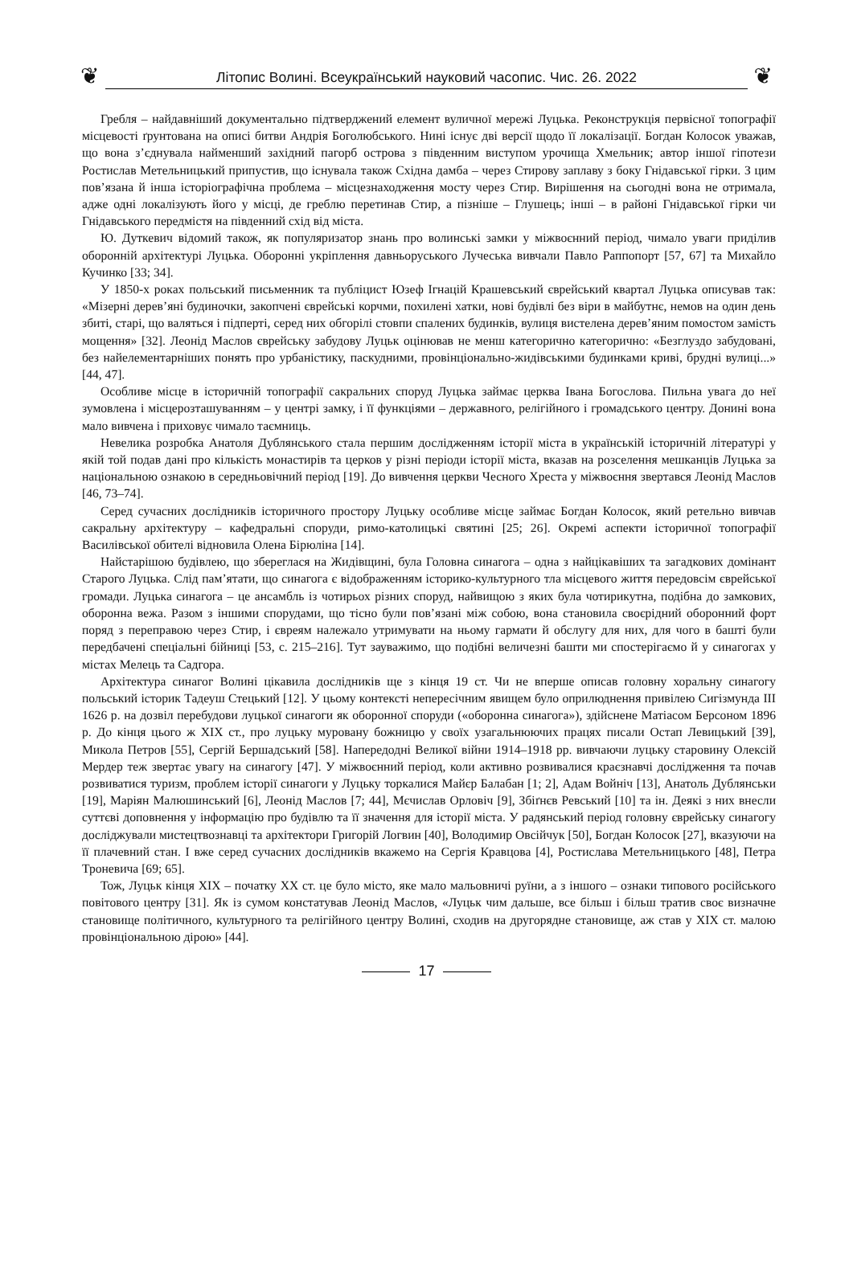❦
Літопис Волині. Всеукраїнський науковий часопис. Чис. 26. 2022
❦
Гребля – найдавніший документально підтверджений елемент вуличної мережі Луцька. Реконструкція первісної топографії місцевості ґрунтована на описі битви Андрія Боголюбського. Нині існує дві версії щодо її локалізації. Богдан Колосок уважав, що вона з’єднувала найменший західний пагорб острова з південним виступом урочища Хмельник; автор іншої гіпотези Ростислав Метельницький припустив, що існувала також Східна дамба – через Стирову заплаву з боку Гнідавської гірки. З цим пов’язана й інша історіографічна проблема – місцезнаходження мосту через Стир. Вирішення на сьогодні вона не отримала, адже одні локалізують його у місці, де греблю перетинав Стир, а пізніше – Глушець; інші – в районі Гнідавської гірки чи Гнідавського передмістя на південний схід від міста.
Ю. Дуткевич відомий також, як популяризатор знань про волинські замки у міжвоєнний період, чимало уваги приділив оборонній архітектурі Луцька. Оборонні укріплення давньоруського Лучеська вивчали Павло Раппопорт [57, 67] та Михайло Кучинко [33; 34].
У 1850-х роках польський письменник та публіцист Юзеф Ігнацій Крашевський єврейський квартал Луцька описував так: «Мізерні дерев’яні будиночки, закопчені єврейські корчми, похилені хатки, нові будівлі без віри в майбутнє, немов на один день збиті, старі, що валяться і підперті, серед них обгорілі стовпи спалених будинків, вулиця вистелена дерев’яним помостом замість мощення» [32]. Леонід Маслов єврейську забудову Луцьк оцінював не менш категорично категорично: «Безглуздо забудовані, без найелементарніших понять про урбаністику, паскудними, провінціонально-жидівськими будинками криві, брудні вулиці...» [44, 47].
Особливе місце в історичній топографії сакральних споруд Луцька займає церква Івана Богослова. Пильна увага до неї зумовлена і місцерозташуванням – у центрі замку, і її функціями – державного, релігійного і громадського центру. Донині вона мало вивчена і приховує чимало таємниць.
Невелика розробка Анатоля Дублянського стала першим дослідженням історії міста в українській історичній літературі у якій той подав дані про кількість монастирів та церков у різні періоди історії міста, вказав на розселення мешканців Луцька за національною ознакою в середньовічний період [19]. До вивчення церкви Чесного Хреста у міжвоєння звертався Леонід Маслов [46, 73–74].
Серед сучасних дослідників історичного простору Луцьку особливе місце займає Богдан Колосок, який ретельно вивчав сакральну архітектуру – кафедральні споруди, римо-католицькі святині [25; 26]. Окремі аспекти історичної топографії Василівської обителі відновила Олена Бірюліна [14].
Найстарішою будівлею, що збереглася на Жидівщині, була Головна синагога – одна з найцікавіших та загадкових домінант Старого Луцька. Слід пам’ятати, що синагога є відображенням історико-культурного тла місцевого життя передовсім єврейської громади. Луцька синагога – це ансамбль із чотирьох різних споруд, найвищою з яких була чотирикутна, подібна до замкових, оборонна вежа. Разом з іншими спорудами, що тісно були пов’язані між собою, вона становила своєрідний оборонний форт поряд з переправою через Стир, і євреям належало утримувати на ньому гармати й обслугу для них, для чого в башті були передбачені спеціальні бійниці [53, с. 215–216]. Тут зауважимо, що подібні величезні башти ми спостерігаємо й у синагогах у містах Мелець та Садгора.
Архітектура синагог Волині цікавила дослідників ще з кінця 19 ст. Чи не вперше описав головну хоральну синагогу польський історик Тадеуш Стецький [12]. У цьому контексті непересічним явищем було оприлюднення привілею Сигізмунда ІІІ 1626 р. на дозвіл перебудови луцької синагоги як оборонної споруди («оборонна синагога»), здійснене Матіасом Берсоном 1896 р. До кінця цього ж ХІХ ст., про луцьку муровану божницю у своїх узагальнюючих працях писали Остап Левицький [39], Микола Петров [55], Сергій Бершадський [58]. Напередодні Великої війни 1914–1918 рр. вивчаючи луцьку старовину Олексій Мердер теж звертає увагу на синагогу [47]. У міжвоєнний період, коли активно розвивалися краєзнавчі дослідження та почав розвиватися туризм, проблем історії синагоги у Луцьку торкалися Майєр Балабан [1; 2], Адам Войніч [13], Анатоль Дублянськи [19], Маріян Малюшинський [6], Леонід Маслов [7; 44], Мєчислав Орловіч [9], Збіґнєв Ревський [10] та ін. Деякі з них внесли суттєві доповнення у інформацію про будівлю та її значення для історії міста. У радянський період головну єврейську синагогу досліджували мистецтвознавці та архітектори Григорій Логвин [40], Володимир Овсійчук [50], Богдан Колосок [27], вказуючи на її плачевний стан. І вже серед сучасних дослідників вкажемо на Сергія Кравцова [4], Ростислава Метельницького [48], Петра Троневича [69; 65].
Тож, Луцьк кінця ХІХ – початку ХХ ст. це було місто, яке мало мальовничі руїни, а з іншого – ознаки типового російського повітового центру [31]. Як із сумом констатував Леонід Маслов, «Луцьк чим дальше, все більш і більш тратив своє визначне становище політичного, культурного та релігійного центру Волині, сходив на другорядне становище, аж став у ХІХ ст. малою провінціональною дірою» [44].
17